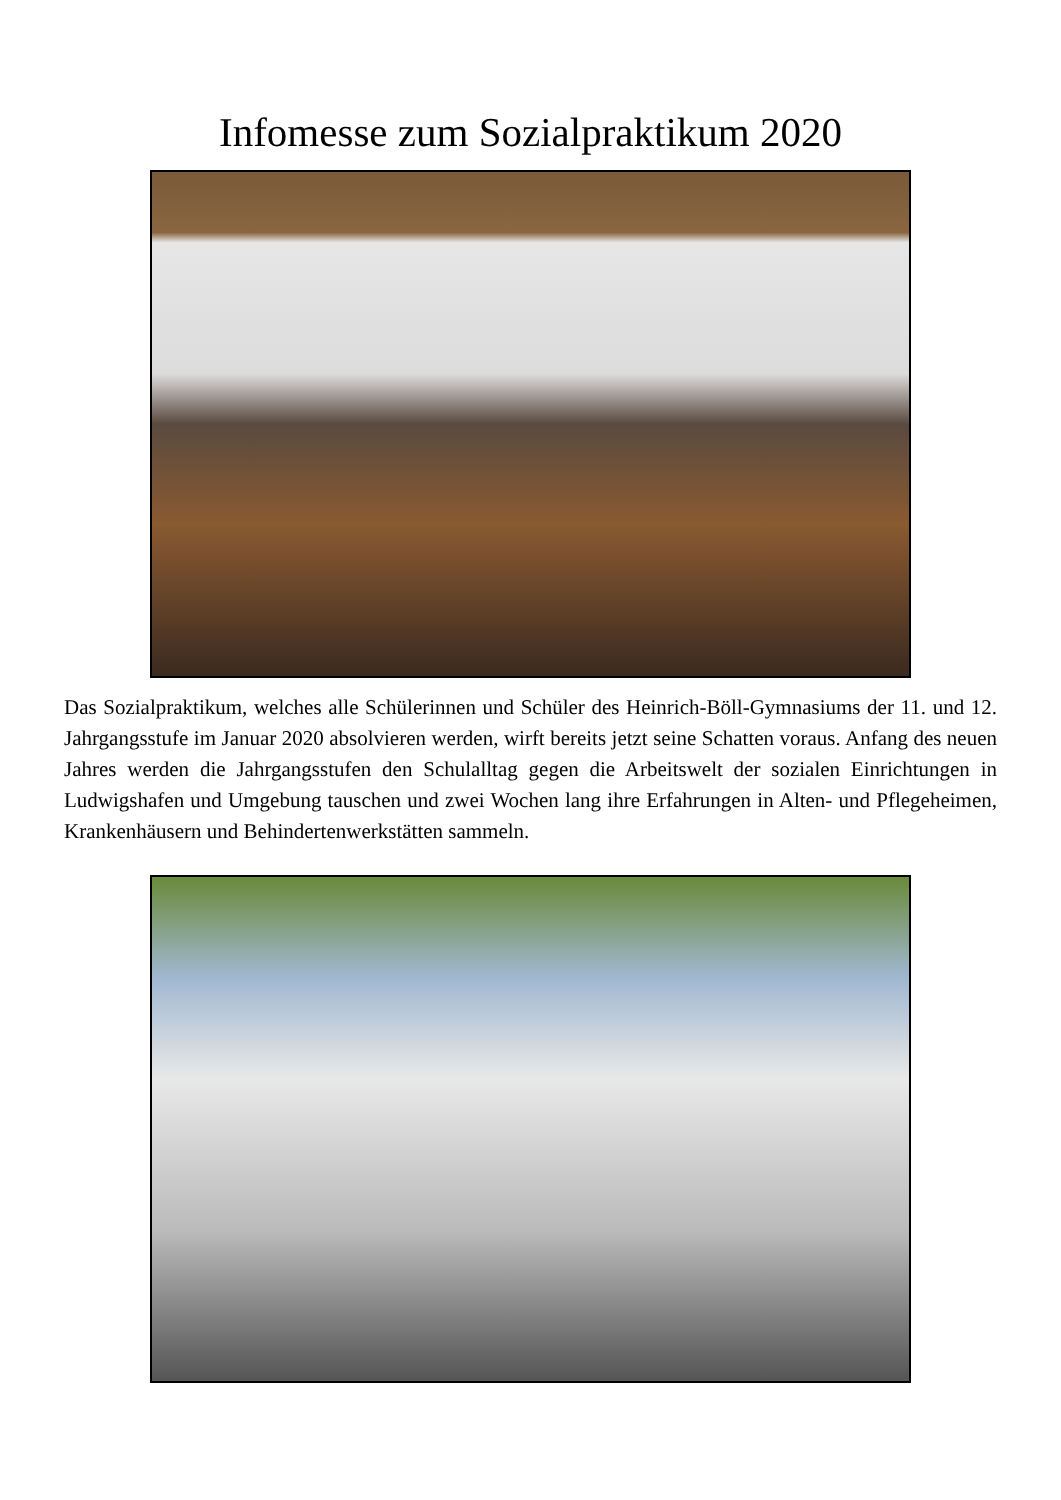Infomesse zum Sozialpraktikum 2020
Das Sozialpraktikum, welches alle Schülerinnen und Schüler des Heinrich-Böll-Gymnasiums der 11. und 12. Jahrgangsstufe im Januar 2020 absolvieren werden, wirft bereits jetzt seine Schatten voraus. Anfang des neuen Jahres werden die Jahrgangsstufen den Schulalltag gegen die Arbeitswelt der sozialen Einrichtungen in Ludwigshafen und Umgebung tauschen und zwei Wochen lang ihre Erfahrungen in Alten- und Pflegeheimen, Krankenhäusern und Behindertenwerkstätten sammeln.